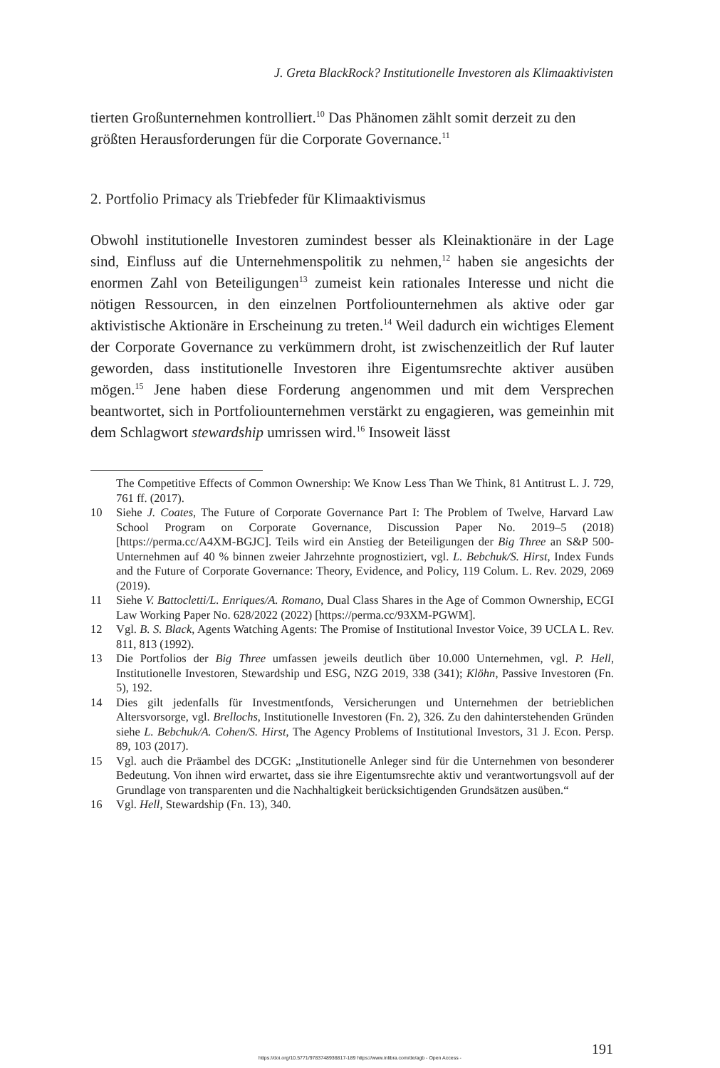J. Greta BlackRock? Institutionelle Investoren als Klimaaktivisten
tierten Großunternehmen kontrolliert.<sup>10</sup> Das Phänomen zählt somit derzeit zu den größten Herausforderungen für die Corporate Governance.<sup>11</sup>
2. Portfolio Primacy als Triebfeder für Klimaaktivismus
Obwohl institutionelle Investoren zumindest besser als Kleinaktionäre in der Lage sind, Einfluss auf die Unternehmenspolitik zu nehmen,<sup>12</sup> haben sie angesichts der enormen Zahl von Beteiligungen<sup>13</sup> zumeist kein rationales Interesse und nicht die nötigen Ressourcen, in den einzelnen Portfoliounternehmen als aktive oder gar aktivistische Aktionäre in Erscheinung zu treten.<sup>14</sup> Weil dadurch ein wichtiges Element der Corporate Governance zu verkümmern droht, ist zwischenzeitlich der Ruf lauter geworden, dass institutionelle Investoren ihre Eigentumsrechte aktiver ausüben mögen.<sup>15</sup> Jene haben diese Forderung angenommen und mit dem Versprechen beantwortet, sich in Portfoliounternehmen verstärkt zu engagieren, was gemeinhin mit dem Schlagwort stewardship umrissen wird.<sup>16</sup> Insoweit lässt
The Competitive Effects of Common Ownership: We Know Less Than We Think, 81 Antitrust L. J. 729, 761 ff. (2017).
10 Siehe J. Coates, The Future of Corporate Governance Part I: The Problem of Twelve, Harvard Law School Program on Corporate Governance, Discussion Paper No. 2019–5 (2018) [https://perma.cc/A4XM-BGJC]. Teils wird ein Anstieg der Beteiligungen der Big Three an S&P 500-Unternehmen auf 40 % binnen zweier Jahrzehnte prognostiziert, vgl. L. Bebchuk/S. Hirst, Index Funds and the Future of Corporate Governance: Theory, Evidence, and Policy, 119 Colum. L. Rev. 2029, 2069 (2019).
11 Siehe V. Battocletti/L. Enriques/A. Romano, Dual Class Shares in the Age of Common Ownership, ECGI Law Working Paper No. 628/2022 (2022) [https://perma.cc/93XM-PGWM].
12 Vgl. B. S. Black, Agents Watching Agents: The Promise of Institutional Investor Voice, 39 UCLA L. Rev. 811, 813 (1992).
13 Die Portfolios der Big Three umfassen jeweils deutlich über 10.000 Unternehmen, vgl. P. Hell, Institutionelle Investoren, Stewardship und ESG, NZG 2019, 338 (341); Klöhn, Passive Investoren (Fn. 5), 192.
14 Dies gilt jedenfalls für Investmentfonds, Versicherungen und Unternehmen der betrieblichen Altersvorsorge, vgl. Brellochs, Institutionelle Investoren (Fn. 2), 326. Zu den dahinterstehenden Gründen siehe L. Bebchuk/A. Cohen/S. Hirst, The Agency Problems of Institutional Investors, 31 J. Econ. Persp. 89, 103 (2017).
15 Vgl. auch die Präambel des DCGK: „Institutionelle Anleger sind für die Unternehmen von besonderer Bedeutung. Von ihnen wird erwartet, dass sie ihre Eigentumsrechte aktiv und verantwortungsvoll auf der Grundlage von transparenten und die Nachhaltigkeit berücksichtigenden Grundsätzen ausüben.“
16 Vgl. Hell, Stewardship (Fn. 13), 340.
191
https://doi.org/10.5771/9783748936817-189 https://www.inlibra.com/de/agb - Open Access -